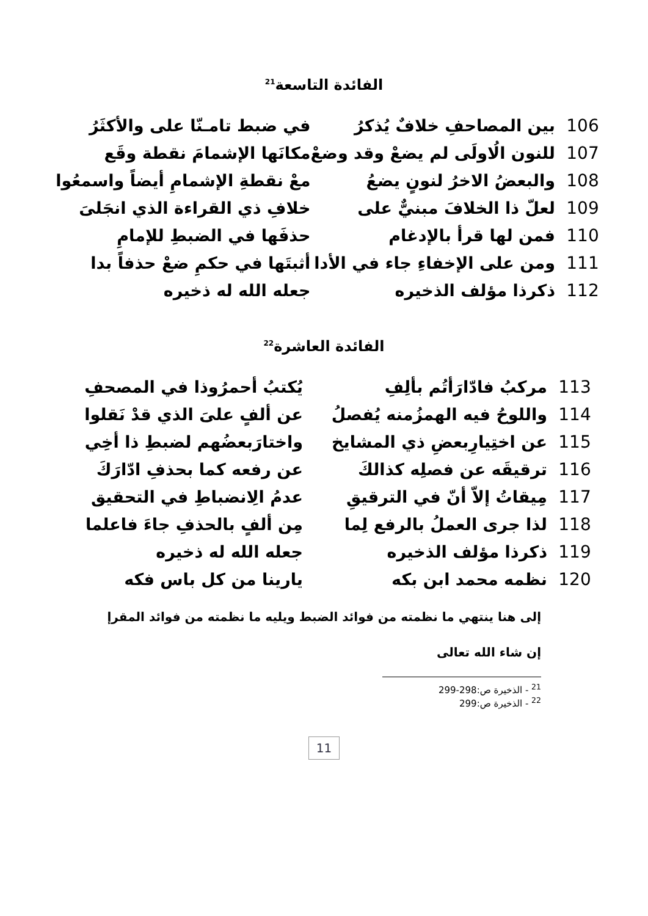الفائدة التاسعة<sup>21</sup>
| 106 | بين المصاحفِ خلافٌ يُذكرُ | في ضبط تامـنّا على والأكثَرُ |
| 107 | للنون الُاولَى لم يضعْ وقد وضعْ | مكانَها الإشمامَ نقطة وقَع |
| 108 | والبعضُ الاخرُ لنونٍ يضعُ | معْ نقطةِ الإشمامِ أيضاً واسمعُوا |
| 109 | لعلّ ذا الخلافَ مبنيٌّ على | خلافِ ذي القراءة الذي انجَلىَ |
| 110 | فمن لها قرأ بالإدغام | حذفَها في الضبطِ للإمامِ |
| 111 | ومن على الإخفاءِ جاء في الأدا | أثبتَها في حكمِ ضعْ حذفاً بدا |
| 112 | ذكرذا مؤلف الذخيره | جعله الله له ذخيره |
الفائدة العاشرة<sup>22</sup>
| 113 | مركبُ فادّارَأتُم بألِفِ | يُكتبُ أحمرُوذا في المصحفِ |
| 114 | واللوحُ فيه الهمزُمنه يُفصلُ | عن ألفٍ علىَ الذي قدْ نَقلوا |
| 115 | عن اختِيارِبعضِ ذي المشايخ | واختارَبعضُهم لضبطِ ذا أخِي |
| 116 | ترقيقَه عن فصلِه كذالكَ | عن رفعه كما بحذفِ ادّارَكَ |
| 117 | مِيقاتُ إلاّ أنّ في الترقيقِ | عدمُ الِانضباطِ في التحقيق |
| 118 | لذا جرى العملُ بالرفع لِما | مِن ألفٍ بالحذفِ جاءَ فاعلما |
| 119 | ذكرذا مؤلف الذخيره | جعله الله له ذخيره |
| 120 | نظمه محمد ابن بكه | يارينا من كل باس فكه |
إلى هنا ينتهي ما نظمته من فوائد الضبط ويليه ما نظمته من فوائد المقرإ
إن شاء الله تعالى
<sup>21</sup> - الذخيرة ص:298-299
<sup>22</sup> - الذخيرة ص:299
11